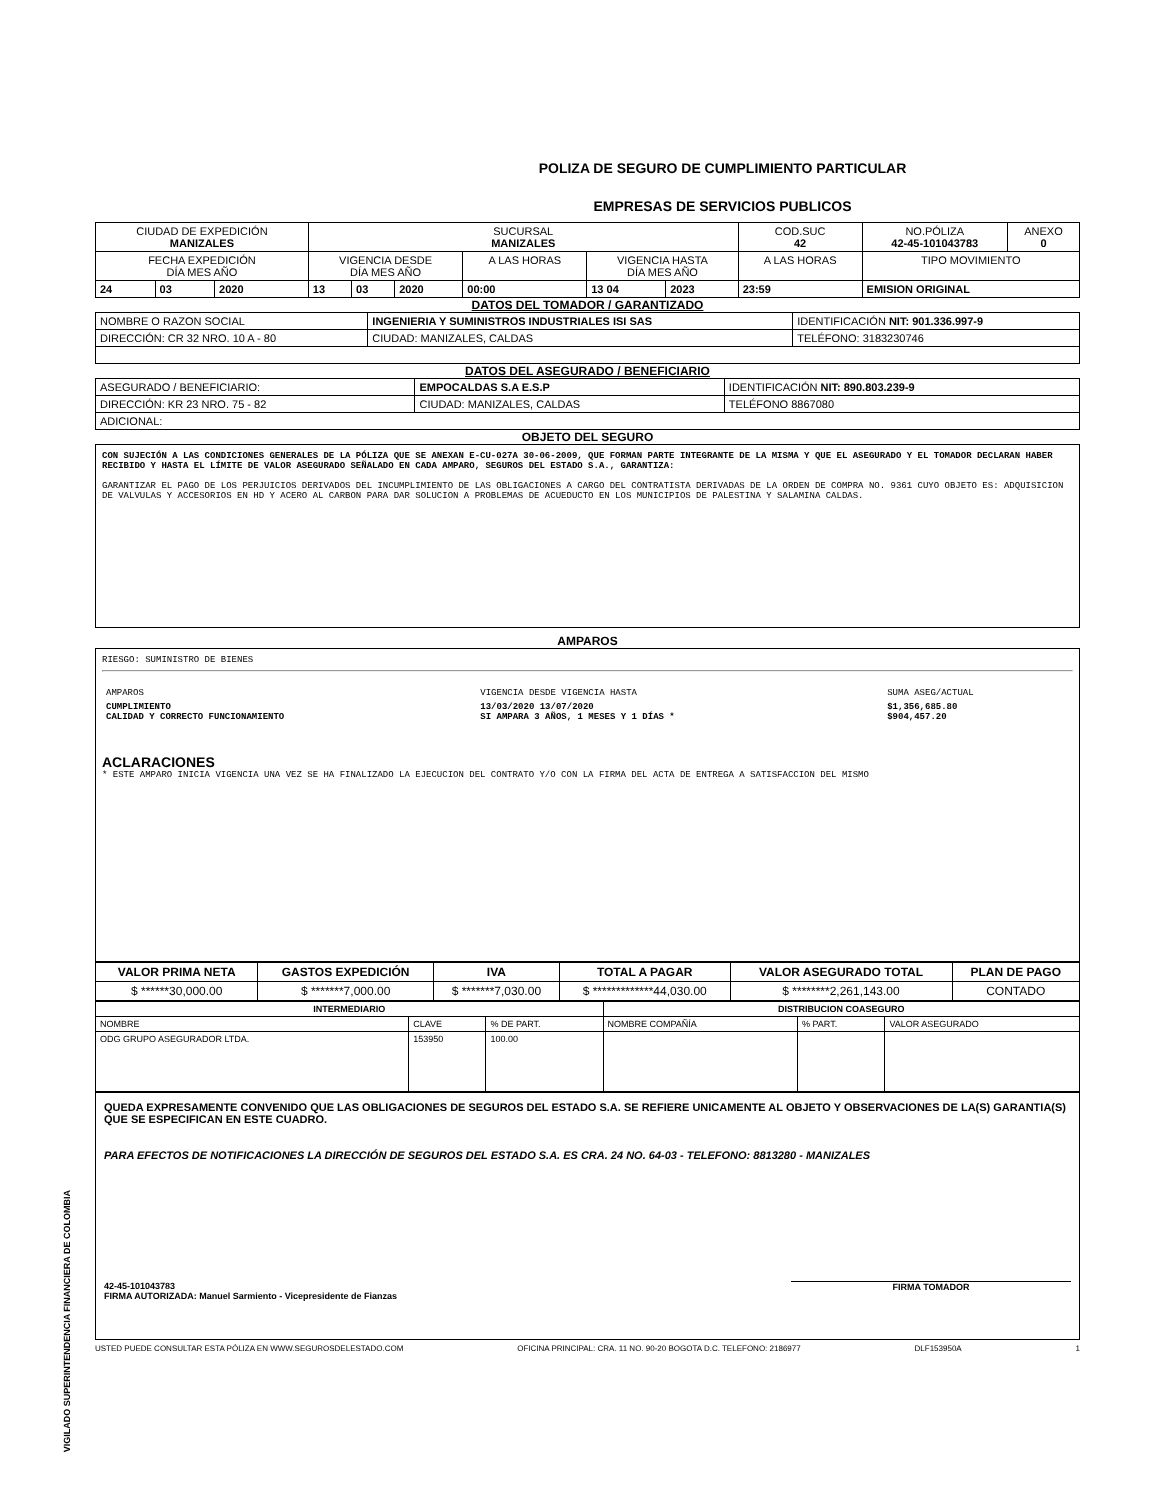VIGILADO SUPERINTENDENCIA FINANCIERA DE COLOMBIA
POLIZA DE SEGURO DE CUMPLIMIENTO PARTICULAR
EMPRESAS DE SERVICIOS PUBLICOS
| CIUDAD DE EXPEDICIÓN MANIZALES | | | SUCURSAL MANIZALES | | | | | | COD.SUC 42 | NO.PÓLIZA 42-45-101043783 | ANEXO 0 |
| FECHA EXPEDICIÓN DÍA MES AÑO | | | VIGENCIA DESDE DÍA MES AÑO | | | A LAS HORAS | VIGENCIA HASTA DÍA MES AÑO | | A LAS HORAS | TIPO MOVIMIENTO | |
| 24 | 03 | 2020 | 13 | 03 | 2020 | 00:00 | 13 04 | 2023 | 23:59 | EMISION ORIGINAL | |
DATOS DEL TOMADOR / GARANTIZADO
| NOMBRE O RAZON SOCIAL | INGENIERIA Y SUMINISTROS INDUSTRIALES ISI SAS | | | IDENTIFICACIÓN NIT: 901.336.997-9 |
| DIRECCIÓN: CR 32 NRO. 10 A - 80 | | CIUDAD: MANIZALES, CALDAS | TELÉFONO: 3183230746 | |
DATOS DEL ASEGURADO / BENEFICIARIO
| ASEGURADO / BENEFICIARIO: | EMPOCALDAS S.A E.S.P | | | IDENTIFICACIÓN NIT: 890.803.239-9 |
| DIRECCIÓN: KR 23 NRO. 75 - 82 | | CIUDAD: MANIZALES, CALDAS | TELÉFONO 8867080 | |
| ADICIONAL: | | | | |
OBJETO DEL SEGURO
CON SUJECIÓN A LAS CONDICIONES GENERALES DE LA PÓLIZA QUE SE ANEXAN E-CU-027A 30-06-2009, QUE FORMAN PARTE INTEGRANTE DE LA MISMA Y QUE EL ASEGURADO Y EL TOMADOR DECLARAN HABER RECIBIDO Y HASTA EL LÍMITE DE VALOR ASEGURADO SEÑALADO EN CADA AMPARO, SEGUROS DEL ESTADO S.A., GARANTIZA:
GARANTIZAR EL PAGO DE LOS PERJUICIOS DERIVADOS DEL INCUMPLIMIENTO DE LAS OBLIGACIONES A CARGO DEL CONTRATISTA DERIVADAS DE LA ORDEN DE COMPRA NO. 9361 CUYO OBJETO ES: ADQUISICION DE VALVULAS Y ACCESORIOS EN HD Y ACERO AL CARBON PARA DAR SOLUCION A PROBLEMAS DE ACUEDUCTO EN LOS MUNICIPIOS DE PALESTINA Y SALAMINA CALDAS.
AMPAROS
RIESGO: SUMINISTRO DE BIENES
| AMPAROS | VIGENCIA DESDE VIGENCIA HASTA | SUMA ASEG/ACTUAL |
| CUMPLIMIENTO CALIDAD Y CORRECTO FUNCIONAMIENTO | 13/03/2020 13/07/2020 SI AMPARA 3 AÑOS, 1 MESES Y 1 DÍAS * | $1,356,685.80 $904,457.20 |
ACLARACIONES
* ESTE AMPARO INICIA VIGENCIA UNA VEZ SE HA FINALIZADO LA EJECUCION DEL CONTRATO Y/O CON LA FIRMA DEL ACTA DE ENTREGA A SATISFACCION DEL MISMO
| VALOR PRIMA NETA | GASTOS EXPEDICIÓN | IVA | TOTAL A PAGAR | VALOR ASEGURADO TOTAL | PLAN DE PAGO |
| --- | --- | --- | --- | --- | --- |
| $ ******30,000.00 | $ *******7,000.00 | $ *******7,030.00 | $ *************44,030.00 | $ ********2,261,143.00 | CONTADO |
| INTERMEDIARIO | | | DISTRIBUCION COASEGURO | | |
| --- | --- | --- | --- | --- | --- |
| NOMBRE | CLAVE | % DE PART. | NOMBRE COMPAÑÍA | % PART. | VALOR ASEGURADO |
| ODG GRUPO ASEGURADOR LTDA. | 153950 | 100.00 | | | |
QUEDA EXPRESAMENTE CONVENIDO QUE LAS OBLIGACIONES DE SEGUROS DEL ESTADO S.A. SE REFIERE UNICAMENTE AL OBJETO Y OBSERVACIONES DE LA(S) GARANTIA(S) QUE SE ESPECIFICAN EN ESTE CUADRO.
PARA EFECTOS DE NOTIFICACIONES LA DIRECCIÓN DE SEGUROS DEL ESTADO S.A. ES CRA. 24 NO. 64-03 - TELEFONO: 8813280 - MANIZALES
42-45-101043783
FIRMA AUTORIZADA: Manuel Sarmiento - Vicepresidente de Fianzas FIRMA TOMADOR
USTED PUEDE CONSULTAR ESTA PÓLIZA EN WWW.SEGUROSDELESTADO.COM OFICINA PRINCIPAL: CRA. 11 NO. 90-20 BOGOTA D.C. TELEFONO: 2186977 DLF153950A 1